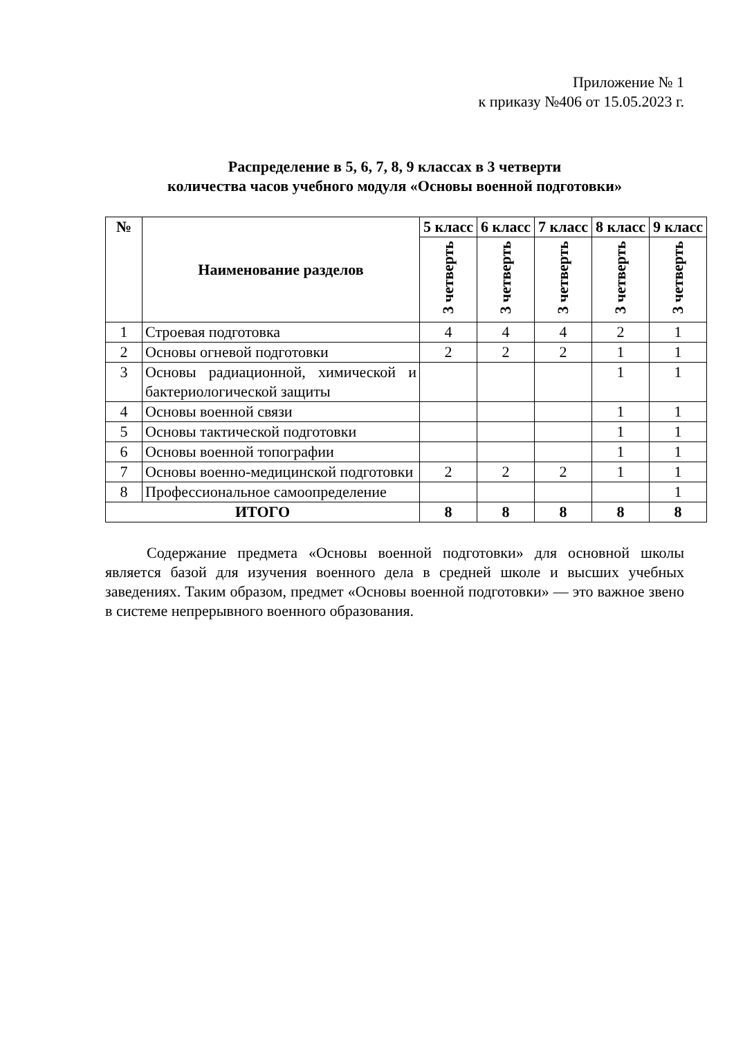Приложение № 1
к приказу №406 от 15.05.2023 г.
Распределение в 5, 6, 7, 8, 9 классах в 3 четверти
количества часов учебного модуля «Основы военной подготовки»
| № | Наименование разделов | 5 класс | 6 класс | 7 класс | 8 класс | 9 класс |
| --- | --- | --- | --- | --- | --- | --- |
| | | 3 четверть | 3 четверть | 3 четверть | 3 четверть | 3 четверть |
| 1 | Строевая подготовка | 4 | 4 | 4 | 2 | 1 |
| 2 | Основы огневой подготовки | 2 | 2 | 2 | 1 | 1 |
| 3 | Основы радиационной, химической и бактериологической защиты | | | | 1 | 1 |
| 4 | Основы военной связи | | | | 1 | 1 |
| 5 | Основы тактической подготовки | | | | 1 | 1 |
| 6 | Основы военной топографии | | | | 1 | 1 |
| 7 | Основы военно-медицинской подготовки | 2 | 2 | 2 | 1 | 1 |
| 8 | Профессиональное самоопределение | | | | | 1 |
| ИТОГО | | 8 | 8 | 8 | 8 | 8 |
Содержание предмета «Основы военной подготовки» для основной школы является базой для изучения военного дела в средней школе и высших учебных заведениях. Таким образом, предмет «Основы военной подготовки» — это важное звено в системе непрерывного военного образования.